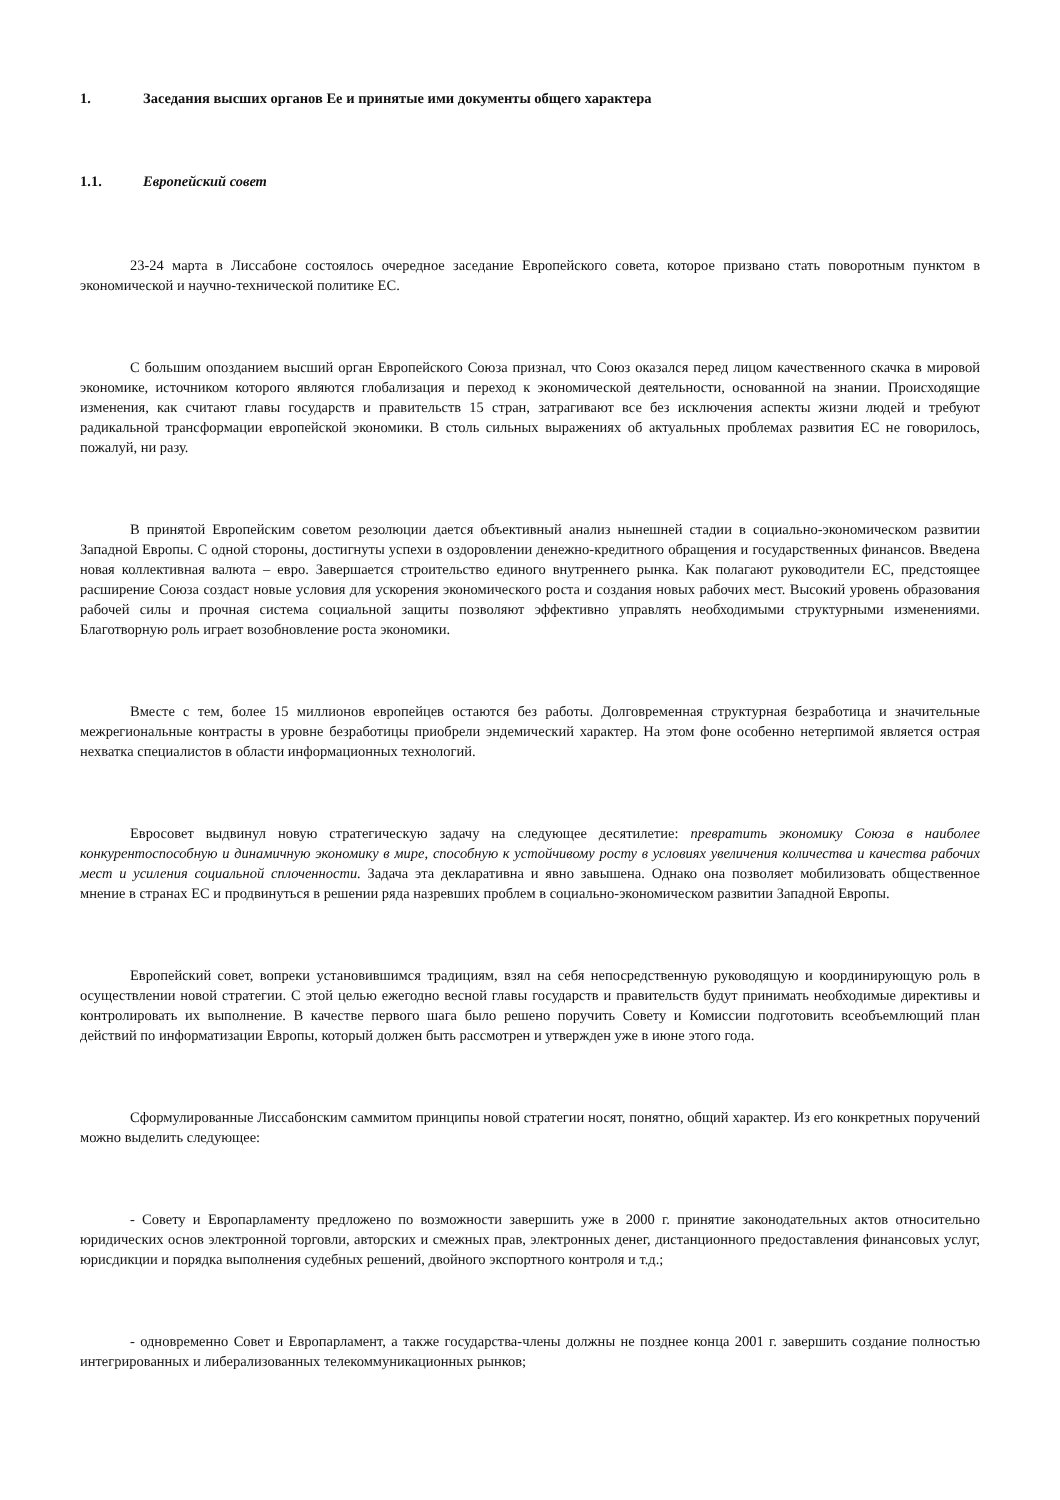1. Заседания высших органов Ее и принятые ими документы общего характера
1.1. Европейский совет
23-24 марта в Лиссабоне состоялось очередное заседание Европейского совета, которое призвано стать поворотным пунктом в экономической и научно-технической политике ЕС.
С большим опозданием высший орган Европейского Союза признал, что Союз оказался перед лицом качественного скачка в мировой экономике, источником которого являются глобализация и переход к экономической деятельности, основанной на знании. Происходящие изменения, как считают главы государств и правительств 15 стран, затрагивают все без исключения аспекты жизни людей и требуют радикальной трансформации европейской экономики. В столь сильных выражениях об актуальных проблемах развития ЕС не говорилось, пожалуй, ни разу.
В принятой Европейским советом резолюции дается объективный анализ нынешней стадии в социально-экономическом развитии Западной Европы. С одной стороны, достигнуты успехи в оздоровлении денежно-кредитного обращения и государственных финансов. Введена новая коллективная валюта – евро. Завершается строительство единого внутреннего рынка. Как полагают руководители ЕС, предстоящее расширение Союза создаст новые условия для ускорения экономического роста и создания новых рабочих мест. Высокий уровень образования рабочей силы и прочная система социальной защиты позволяют эффективно управлять необходимыми структурными изменениями. Благотворную роль играет возобновление роста экономики.
Вместе с тем, более 15 миллионов европейцев остаются без работы. Долговременная структурная безработица и значительные межрегиональные контрасты в уровне безработицы приобрели эндемический характер. На этом фоне особенно нетерпимой является острая нехватка специалистов в области информационных технологий.
Евросовет выдвинул новую стратегическую задачу на следующее десятилетие: превратить экономику Союза в наиболее конкурентоспособную и динамичную экономику в мире, способную к устойчивому росту в условиях увеличения количества и качества рабочих мест и усиления социальной сплоченности. Задача эта декларативна и явно завышена. Однако она позволяет мобилизовать общественное мнение в странах ЕС и продвинуться в решении ряда назревших проблем в социально-экономическом развитии Западной Европы.
Европейский совет, вопреки установившимся традициям, взял на себя непосредственную руководящую и координирующую роль в осуществлении новой стратегии. С этой целью ежегодно весной главы государств и правительств будут принимать необходимые директивы и контролировать их выполнение. В качестве первого шага было решено поручить Совету и Комиссии подготовить всеобъемлющий план действий по информатизации Европы, который должен быть рассмотрен и утвержден уже в июне этого года.
Сформулированные Лиссабонским саммитом принципы новой стратегии носят, понятно, общий характер. Из его конкретных поручений можно выделить следующее:
- Совету и Европарламенту предложено по возможности завершить уже в 2000 г. принятие законодательных актов относительно юридических основ электронной торговли, авторских и смежных прав, электронных денег, дистанционного предоставления финансовых услуг, юрисдикции и порядка выполнения судебных решений, двойного экспортного контроля и т.д.;
- одновременно Совет и Европарламент, а также государства-члены должны не позднее конца 2001 г. завершить создание полностью интегрированных и либерализованных телекоммуникационных рынков;